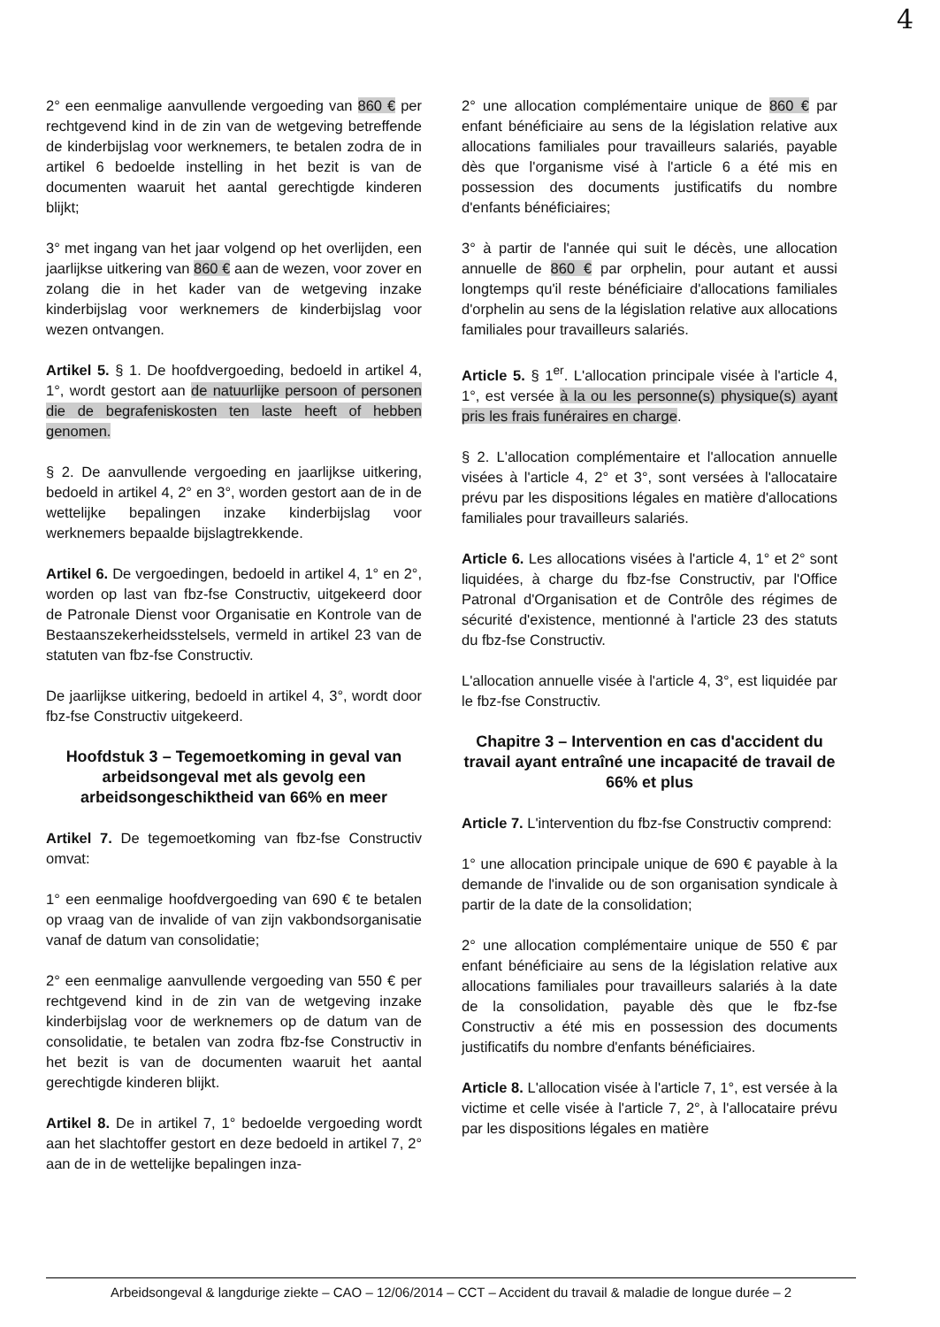4
2° een eenmalige aanvullende vergoeding van 860 € per rechtgevend kind in de zin van de wetgeving betreffende de kinderbijslag voor werknemers, te betalen zodra de in artikel 6 bedoelde instelling in het bezit is van de documenten waaruit het aantal gerechtigde kinderen blijkt;
3° met ingang van het jaar volgend op het overlijden, een jaarlijkse uitkering van 860 € aan de wezen, voor zover en zolang die in het kader van de wetgeving inzake kinderbijslag voor werknemers de kinderbijslag voor wezen ontvangen.
Artikel 5. § 1. De hoofdvergoeding, bedoeld in artikel 4, 1°, wordt gestort aan de natuurlijke persoon of personen die de begrafeniskosten ten laste heeft of hebben genomen.
§ 2. De aanvullende vergoeding en jaarlijkse uitkering, bedoeld in artikel 4, 2° en 3°, worden gestort aan de in de wettelijke bepalingen inzake kinderbijslag voor werknemers bepaalde bijslagtrekkende.
Artikel 6. De vergoedingen, bedoeld in artikel 4, 1° en 2°, worden op last van fbz-fse Constructiv, uitgekeerd door de Patronale Dienst voor Organisatie en Kontrole van de Bestaanszekerheidsstelsels, vermeld in artikel 23 van de statuten van fbz-fse Constructiv.
De jaarlijkse uitkering, bedoeld in artikel 4, 3°, wordt door fbz-fse Constructiv uitgekeerd.
Hoofdstuk 3 – Tegemoetkoming in geval van arbeidsongeval met als gevolg een arbeidsongeschiktheid van 66% en meer
Artikel 7. De tegemoetkoming van fbz-fse Constructiv omvat:
1° een eenmalige hoofdvergoeding van 690 € te betalen op vraag van de invalide of van zijn vakbondsorganisatie vanaf de datum van consolidatie;
2° een eenmalige aanvullende vergoeding van 550 € per rechtgevend kind in de zin van de wetgeving inzake kinderbijslag voor de werknemers op de datum van de consolidatie, te betalen van zodra fbz-fse Constructiv in het bezit is van de documenten waaruit het aantal gerechtigde kinderen blijkt.
Artikel 8. De in artikel 7, 1° bedoelde vergoeding wordt aan het slachtoffer gestort en deze bedoeld in artikel 7, 2° aan de in de wettelijke bepalingen inza-
2° une allocation complémentaire unique de 860 € par enfant bénéficiaire au sens de la législation relative aux allocations familiales pour travailleurs salariés, payable dès que l'organisme visé à l'article 6 a été mis en possession des documents justificatifs du nombre d'enfants bénéficiaires;
3° à partir de l'année qui suit le décès, une allocation annuelle de 860 € par orphelin, pour autant et aussi longtemps qu'il reste bénéficiaire d'allocations familiales d'orphelin au sens de la législation relative aux allocations familiales pour travailleurs salariés.
Article 5. § 1<sup>er</sup>. L'allocation principale visée à l'article 4, 1°, est versée à la ou les personne(s) physique(s) ayant pris les frais funéraires en charge.
§ 2. L'allocation complémentaire et l'allocation annuelle visées à l'article 4, 2° et 3°, sont versées à l'allocataire prévu par les dispositions légales en matière d'allocations familiales pour travailleurs salariés.
Article 6. Les allocations visées à l'article 4, 1° et 2° sont liquidées, à charge du fbz-fse Constructiv, par l'Office Patronal d'Organisation et de Contrôle des régimes de sécurité d'existence, mentionné à l'article 23 des statuts du fbz-fse Constructiv.
L'allocation annuelle visée à l'article 4, 3°, est liquidée par le fbz-fse Constructiv.
Chapitre 3 – Intervention en cas d'accident du travail ayant entraîné une incapacité de travail de 66% et plus
Article 7. L'intervention du fbz-fse Constructiv comprend:
1° une allocation principale unique de 690 € payable à la demande de l'invalide ou de son organisation syndicale à partir de la date de la consolidation;
2° une allocation complémentaire unique de 550 € par enfant bénéficiaire au sens de la législation relative aux allocations familiales pour travailleurs salariés à la date de la consolidation, payable dès que le fbz-fse Constructiv a été mis en possession des documents justificatifs du nombre d'enfants bénéficiaires.
Article 8. L'allocation visée à l'article 7, 1°, est versée à la victime et celle visée à l'article 7, 2°, à l'allocataire prévu par les dispositions légales en matière
Arbeidsongeval & langdurige ziekte – CAO – 12/06/2014 – CCT – Accident du travail & maladie de longue durée – 2